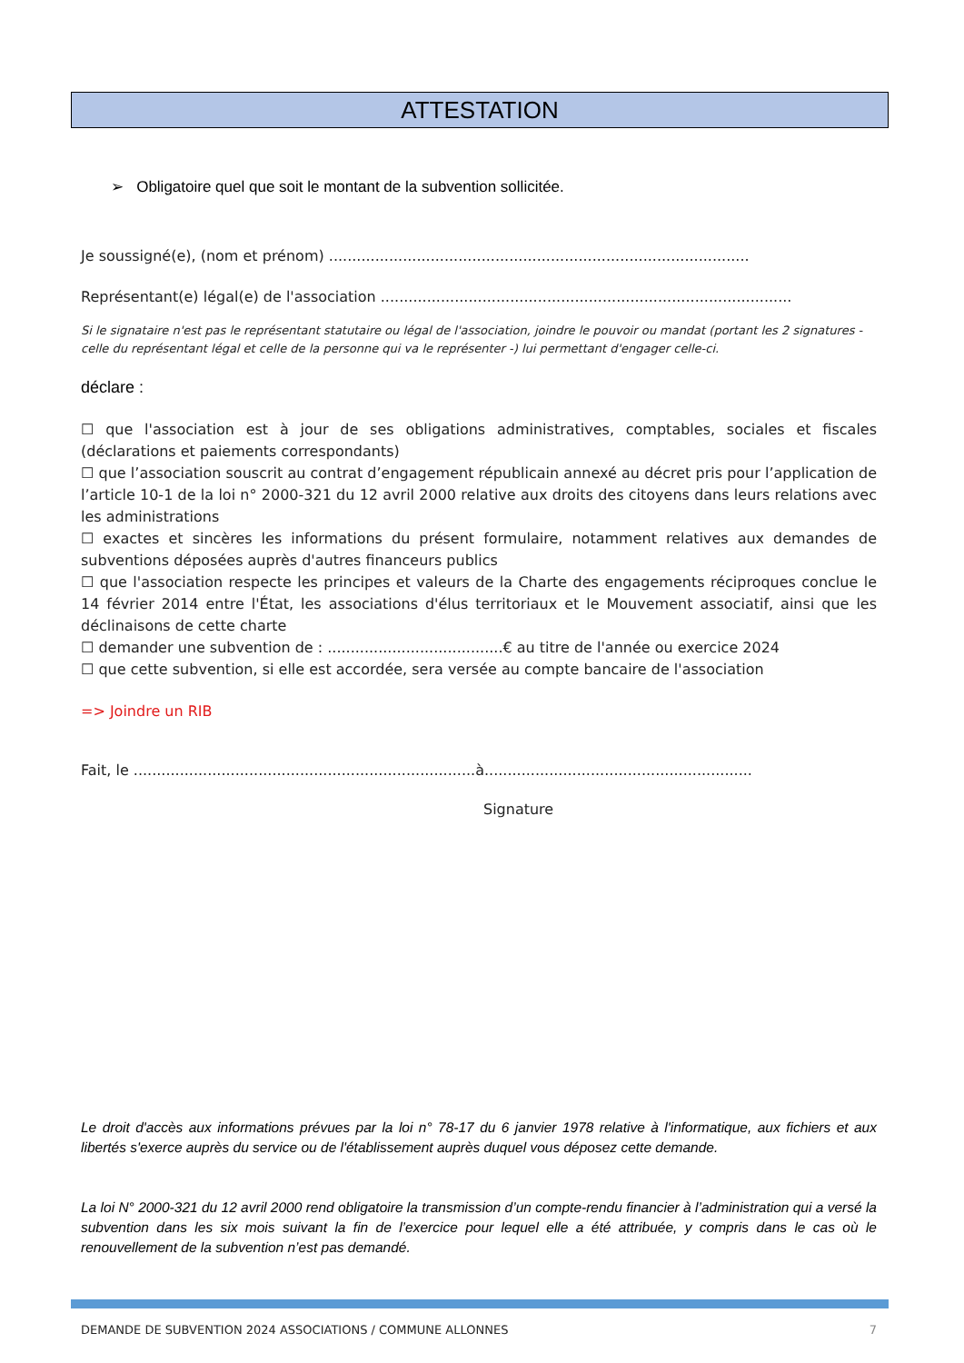ATTESTATION
➢ Obligatoire quel que soit le montant de la subvention sollicitée.
Je soussigné(e), (nom et prénom) ...........................................................................................
Représentant(e) légal(e) de l'association .........................................................................................
Si le signataire n'est pas le représentant statutaire ou légal de l'association, joindre le pouvoir ou mandat (portant les 2 signatures - celle du représentant légal et celle de la personne qui va le représenter -) lui permettant d'engager celle-ci.
déclare :
☐ que l'association est à jour de ses obligations administratives, comptables, sociales et fiscales (déclarations et paiements correspondants)
☐ que l’association souscrit au contrat d’engagement républicain annexé au décret pris pour l’application de l’article 10-1 de la loi n° 2000-321 du 12 avril 2000 relative aux droits des citoyens dans leurs relations avec les administrations
☐ exactes et sincères les informations du présent formulaire, notamment relatives aux demandes de subventions déposées auprès d'autres financeurs publics
☐ que l'association respecte les principes et valeurs de la Charte des engagements réciproques conclue le 14 février 2014 entre l'État, les associations d'élus territoriaux et le Mouvement associatif, ainsi que les déclinaisons de cette charte
☐ demander une subvention de : ......................................€ au titre de l'année ou exercice 2024
☐ que cette subvention, si elle est accordée, sera versée au compte bancaire de l'association
=> Joindre un RIB
Fait, le ..........................................................................à..........................................................
Signature
Le droit d'accès aux informations prévues par la loi n° 78-17 du 6 janvier 1978 relative à l'informatique, aux fichiers et aux libertés s'exerce auprès du service ou de l'établissement auprès duquel vous déposez cette demande.
La loi N° 2000-321 du 12 avril 2000 rend obligatoire la transmission d’un compte-rendu financier à l’administration qui a versé la subvention dans les six mois suivant la fin de l’exercice pour lequel elle a été attribuée, y compris dans le cas où le renouvellement de la subvention n’est pas demandé.
DEMANDE DE SUBVENTION 2024 ASSOCIATIONS / COMMUNE ALLONNES 7